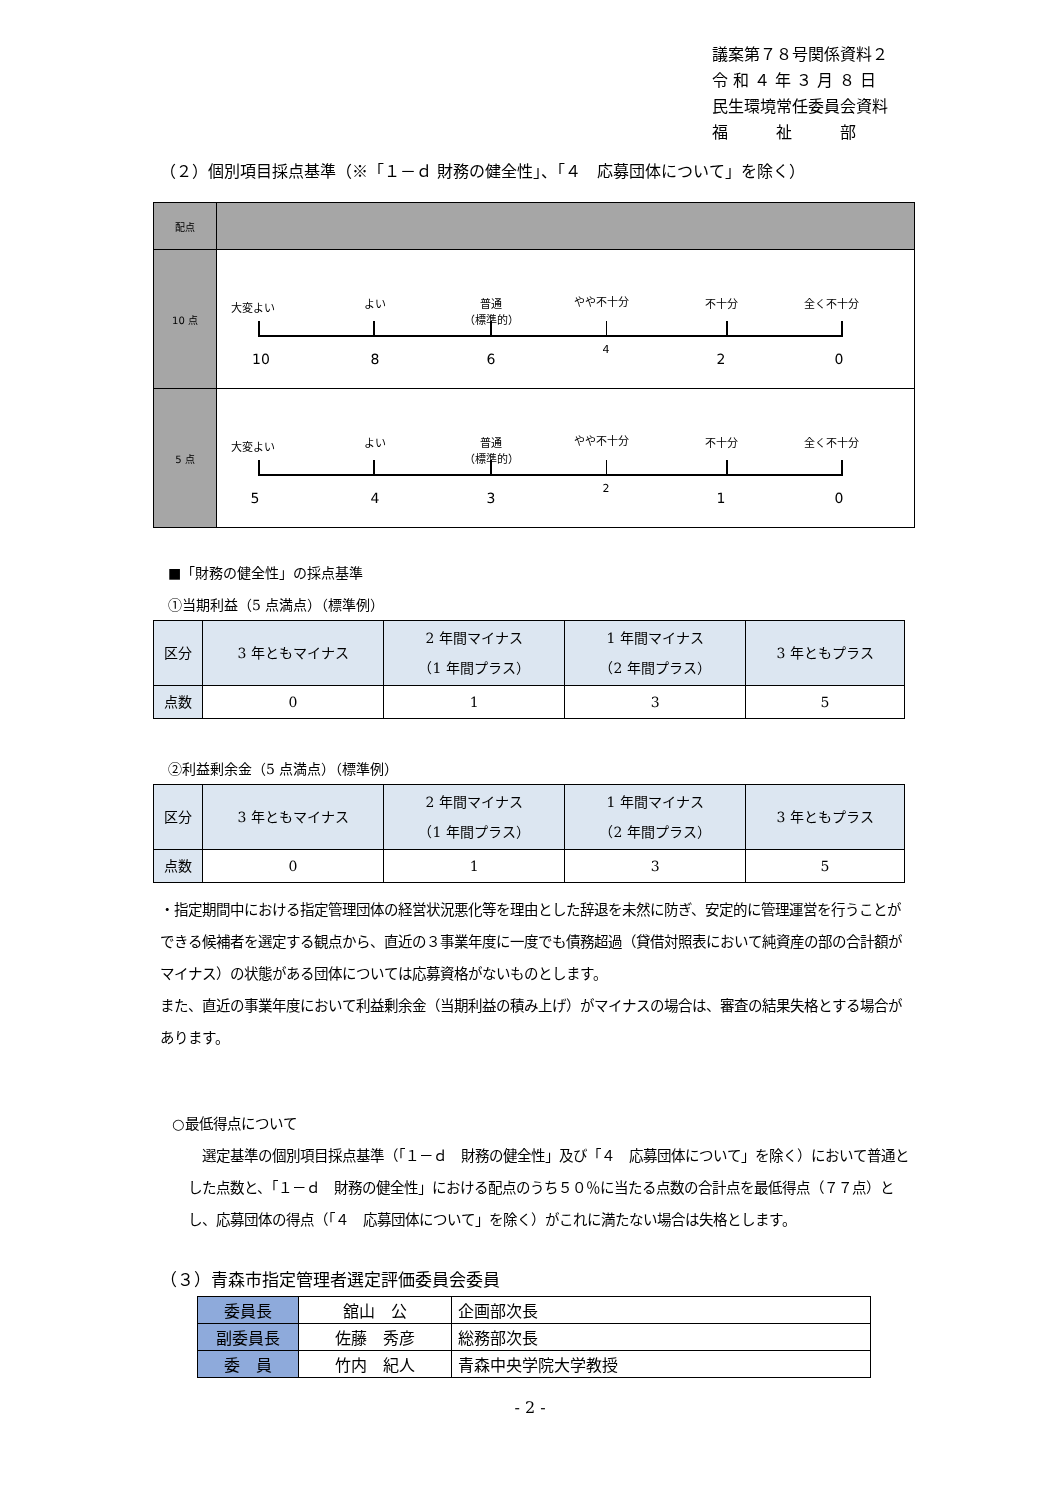議案第７８号関係資料２
令 和 ４ 年 ３ 月 ８ 日
民生環境常任委員会資料
福　　　祉　　　部
（２）個別項目採点基準（※「１－ｄ 財務の健全性」、「４　応募団体について」を除く）
| 配点 | |
| 10 点 | 大変よい よい 普通 （標準的） やや不十分 不十分 全く不十分 10 8 6 4 2 0 |
| 5 点 | 大変よい よい 普通 （標準的） やや不十分 不十分 全く不十分 5 4 3 2 1 0 |
■「財務の健全性」の採点基準
①当期利益（5 点満点）（標準例）
| 区分 | 3 年ともマイナス | 2 年間マイナス （1 年間プラス） | 1 年間マイナス （2 年間プラス） | 3 年ともプラス |
| 点数 | 0 | 1 | 3 | 5 |
②利益剰余金（5 点満点）（標準例）
| 区分 | 3 年ともマイナス | 2 年間マイナス （1 年間プラス） | 1 年間マイナス （2 年間プラス） | 3 年ともプラス |
| 点数 | 0 | 1 | 3 | 5 |
・指定期間中における指定管理団体の経営状況悪化等を理由とした辞退を未然に防ぎ、安定的に管理運営を行うことができる候補者を選定する観点から、直近の３事業年度に一度でも債務超過（貸借対照表において純資産の部の合計額がマイナス）の状態がある団体については応募資格がないものとします。
また、直近の事業年度において利益剰余金（当期利益の積み上げ）がマイナスの場合は、審査の結果失格とする場合があります。
○最低得点について
　選定基準の個別項目採点基準（「１－ｄ　財務の健全性」及び「４　応募団体について」を除く）において普通とした点数と、「１－ｄ　財務の健全性」における配点のうち５０％に当たる点数の合計点を最低得点（７７点）とし、応募団体の得点（「４　応募団体について」を除く）がこれに満たない場合は失格とします。
（３）青森市指定管理者選定評価委員会委員
| 委員長 | 舘山 公 | 企画部次長 |
| 副委員長 | 佐藤 秀彦 | 総務部次長 |
| 委 員 | 竹内 紀人 | 青森中央学院大学教授 |
- 2 -